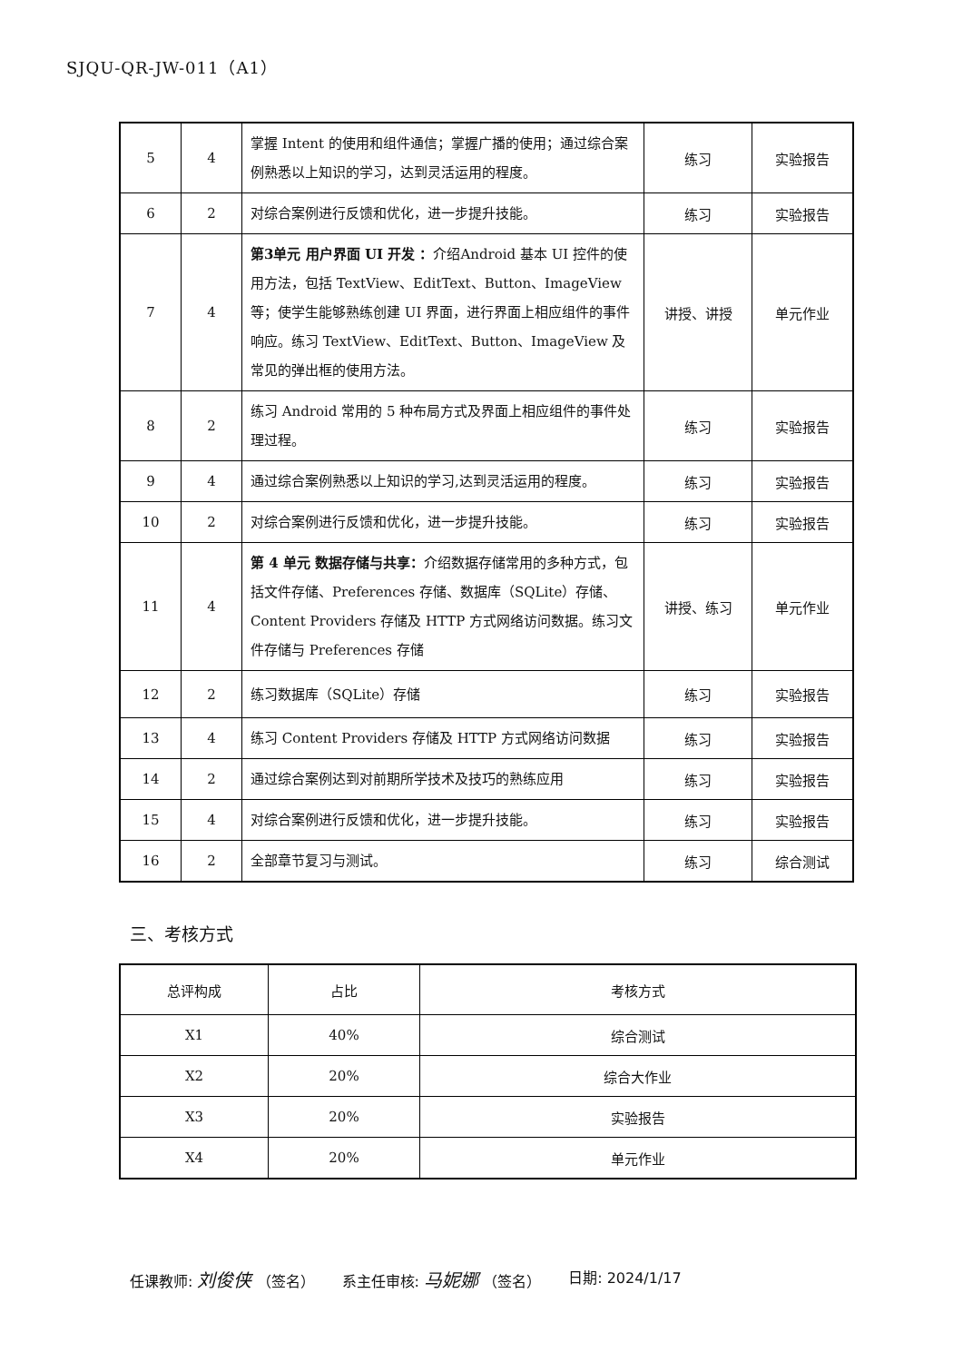SJQU-QR-JW-011（A1）
| 5 | 4 | 掌握 Intent 的使用和组件通信；掌握广播的使用；通过综合案例熟悉以上知识的学习，达到灵活运用的程度。 | 练习 | 实验报告 |
| 6 | 2 | 对综合案例进行反馈和优化，进一步提升技能。 | 练习 | 实验报告 |
| 7 | 4 | 第3单元 用户界面 UI 开发 ： 介绍Android 基本 UI 控件的使用方法，包括 TextView、EditText、Button、ImageView 等；使学生能够熟练创建 UI 界面，进行界面上相应组件的事件响应。练习 TextView、EditText、Button、ImageView 及常见的弹出框的使用方法。 | 讲授、讲授 | 单元作业 |
| 8 | 2 | 练习 Android 常用的 5 种布局方式及界面上相应组件的事件处理过程。 | 练习 | 实验报告 |
| 9 | 4 | 通过综合案例熟悉以上知识的学习,达到灵活运用的程度。 | 练习 | 实验报告 |
| 10 | 2 | 对综合案例进行反馈和优化，进一步提升技能。 | 练习 | 实验报告 |
| 11 | 4 | 第 4 单元 数据存储与共享： 介绍数据存储常用的多种方式，包括文件存储、Preferences 存储、数据库（SQLite）存储、Content Providers 存储及 HTTP 方式网络访问数据。练习文件存储与 Preferences 存储 | 讲授、练习 | 单元作业 |
| 12 | 2 | 练习数据库（SQLite）存储 | 练习 | 实验报告 |
| 13 | 4 | 练习 Content Providers 存储及 HTTP 方式网络访问数据 | 练习 | 实验报告 |
| 14 | 2 | 通过综合案例达到对前期所学技术及技巧的熟练应用 | 练习 | 实验报告 |
| 15 | 4 | 对综合案例进行反馈和优化，进一步提升技能。 | 练习 | 实验报告 |
| 16 | 2 | 全部章节复习与测试。 | 练习 | 综合测试 |
三、考核方式
| 总评构成 | 占比 | 考核方式 |
| --- | --- | --- |
| X1 | 40% | 综合测试 |
| X2 | 20% | 综合大作业 |
| X3 | 20% | 实验报告 |
| X4 | 20% | 单元作业 |
任课教师: 刘俊侠 （签名） 系主任审核: 马妮娜 （签名） 日期: 2024/1/17